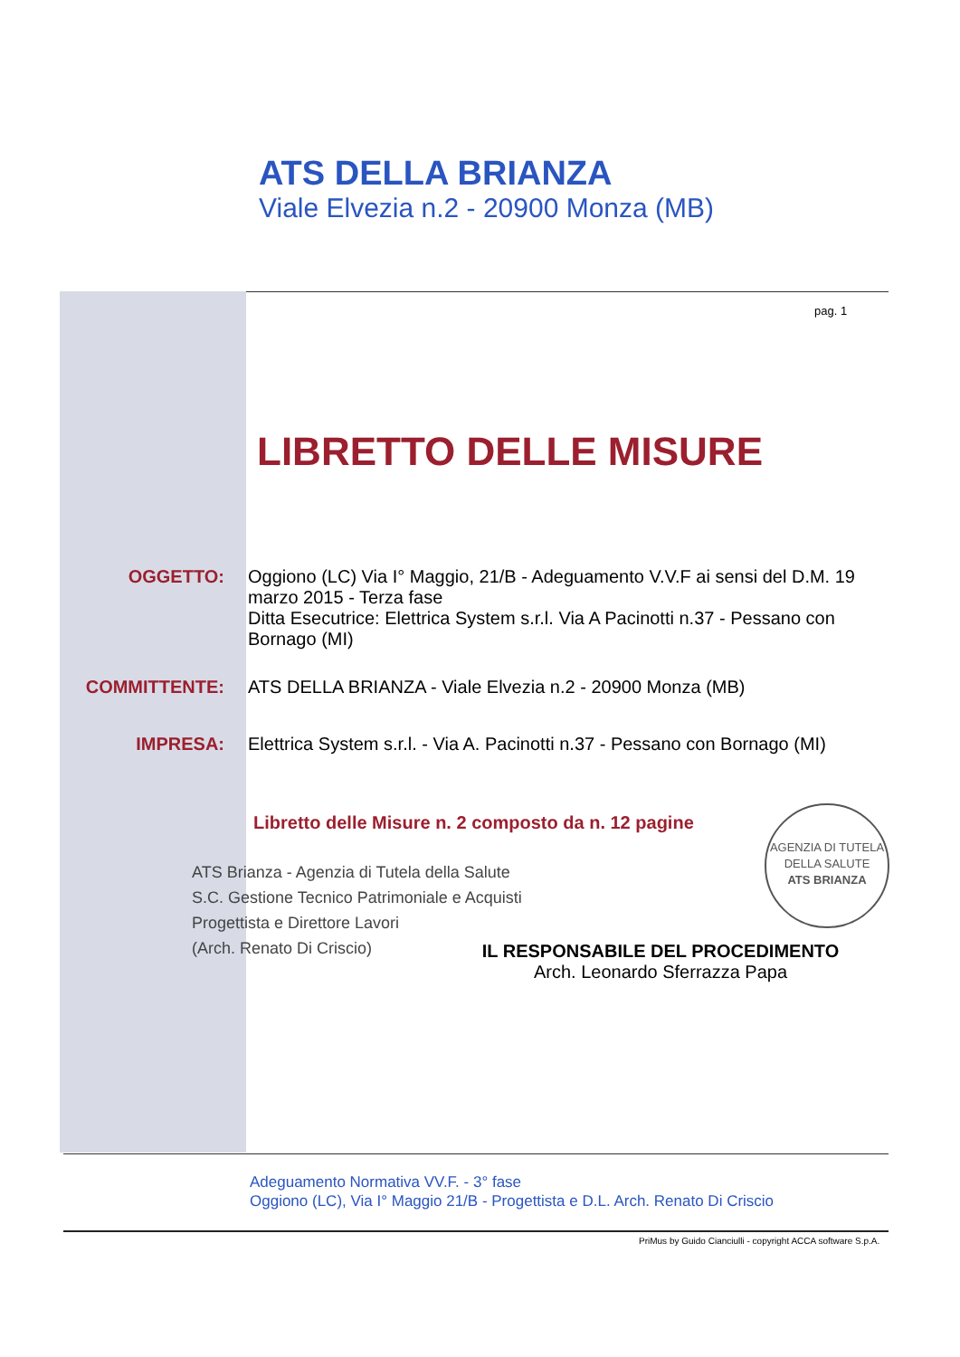ATS DELLA BRIANZA
Viale Elvezia n.2 - 20900 Monza (MB)
pag. 1
LIBRETTO DELLE MISURE
OGGETTO: Oggiono (LC) Via I° Maggio, 21/B - Adeguamento V.V.F ai sensi del D.M. 19 marzo 2015 - Terza fase
Ditta Esecutrice: Elettrica System s.r.l. Via A Pacinotti n.37 - Pessano con Bornago (MI)
COMMITTENTE: ATS DELLA BRIANZA - Viale Elvezia n.2 - 20900 Monza (MB)
IMPRESA: Elettrica System s.r.l. - Via A. Pacinotti n.37 - Pessano con Bornago (MI)
Libretto delle Misure n. 2 composto da n. 12 pagine
ATS Brianza - Agenzia di Tutela della Salute
S.C. Gestione Tecnico Patrimoniale e Acquisti
Progettista e Direttore Lavori
(Arch. Renato Di Criscio)
AGENZIA DI TUTELA DELLA SALUTE
ATS BRIANZA
IL RESPONSABILE DEL PROCEDIMENTO
Arch. Leonardo Sferrazza Papa
Adeguamento Normativa VV.F. - 3° fase
Oggiono (LC), Via I° Maggio 21/B - Progettista e D.L. Arch. Renato Di Criscio
PriMus by Guido Cianciulli - copyright ACCA software S.p.A.